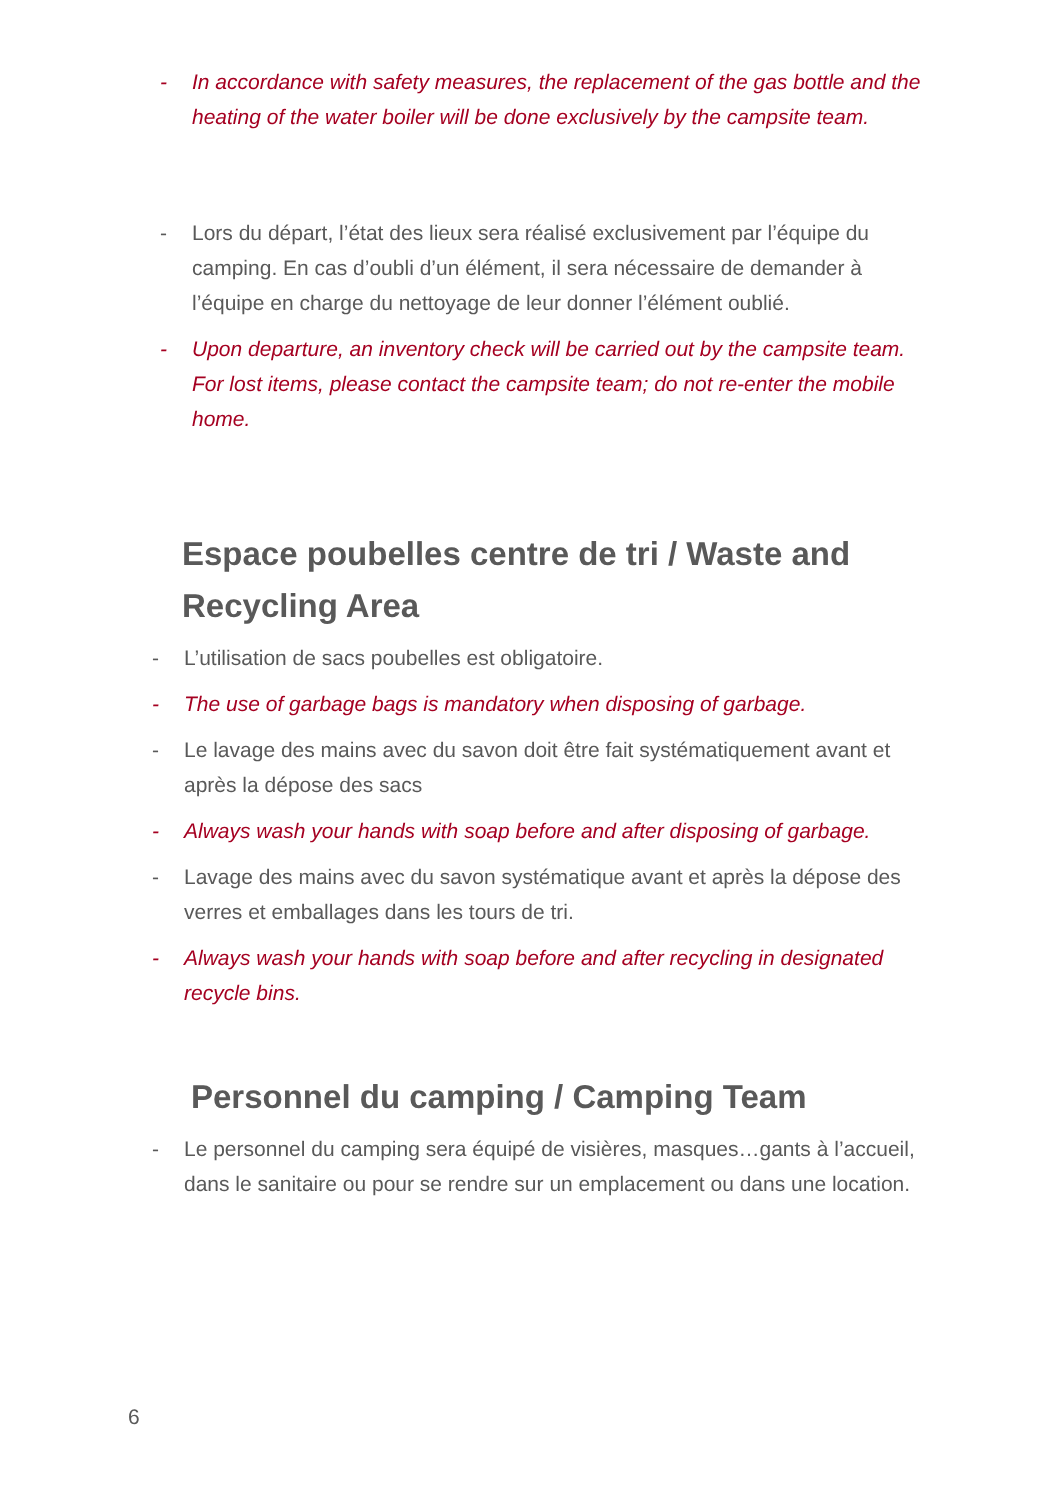- In accordance with safety measures, the replacement of the gas bottle and the heating of the water boiler will be done exclusively by the campsite team.
- Lors du départ, l’état des lieux sera réalisé exclusivement par l’équipe du camping. En cas d’oubli d’un élément, il sera nécessaire de demander à l’équipe en charge du nettoyage de leur donner l’élément oublié.
- Upon departure, an inventory check will be carried out by the campsite team. For lost items, please contact the campsite team; do not re-enter the mobile home.
Espace poubelles centre de tri / Waste and Recycling Area
- L’utilisation de sacs poubelles est obligatoire.
- The use of garbage bags is mandatory when disposing of garbage.
- Le lavage des mains avec du savon doit être fait systématiquement avant et après la dépose des sacs
- Always wash your hands with soap before and after disposing of garbage.
- Lavage des mains avec du savon systématique avant et après la dépose des verres et emballages dans les tours de tri.
- Always wash your hands with soap before and after recycling in designated recycle bins.
Personnel du camping / Camping Team
- Le personnel du camping sera équipé de visières, masques…gants à l’accueil, dans le sanitaire ou pour se rendre sur un emplacement ou dans une location.
6